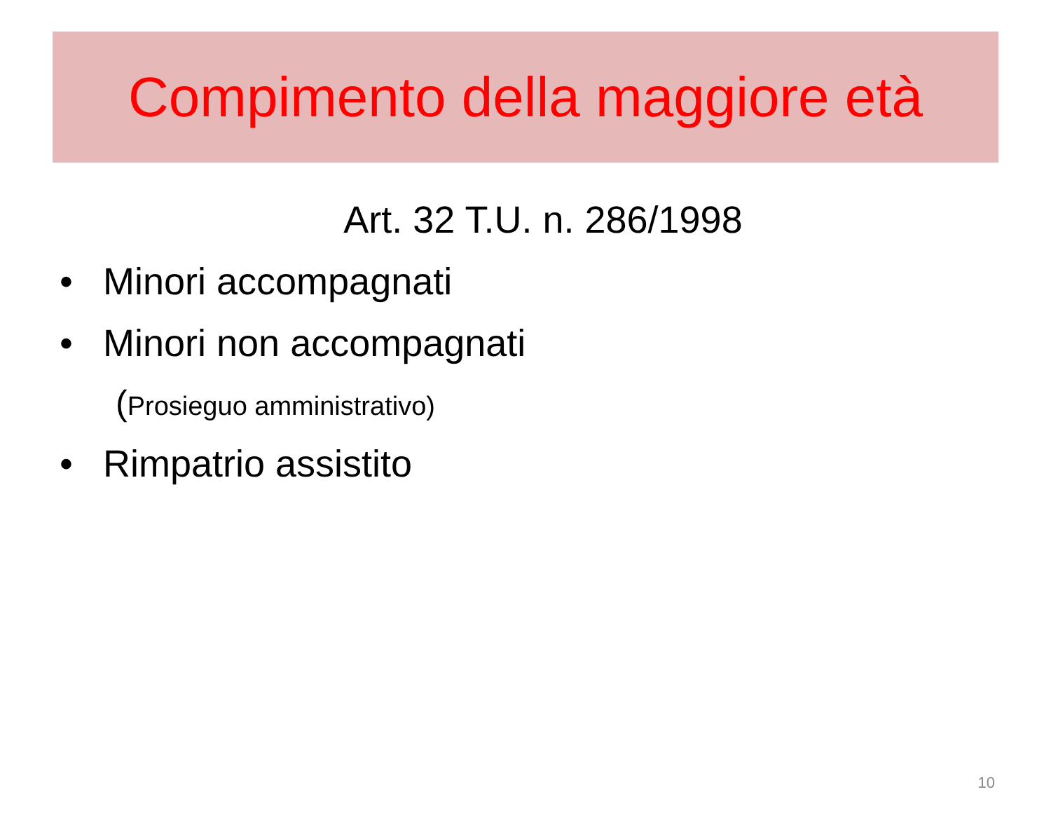Compimento della maggiore età
Art. 32 T.U. n. 286/1998
• Minori accompagnati
• Minori non accompagnati
(Prosieguo amministrativo)
• Rimpatrio assistito
10